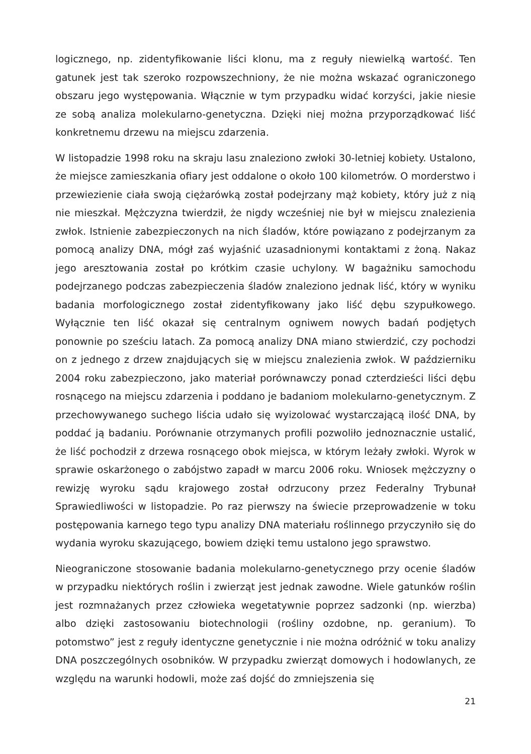logicznego, np. zidentyfikowanie liści klonu, ma z reguły niewielką wartość. Ten gatunek jest tak szeroko rozpowszechniony, że nie można wskazać ograniczonego obszaru jego występowania. Włącznie w tym przypadku widać korzyści, jakie niesie ze sobą analiza molekularno-genetyczna. Dzięki niej można przyporządkować liść konkretnemu drzewu na miejscu zdarzenia.
W listopadzie 1998 roku na skraju lasu znaleziono zwłoki 30-letniej kobiety. Ustalono, że miejsce zamieszkania ofiary jest oddalone o około 100 kilometrów. O morderstwo i przewiezienie ciała swoją ciężarówką został podejrzany mąż kobiety, który już z nią nie mieszkał. Mężczyzna twierdził, że nigdy wcześniej nie był w miejscu znalezienia zwłok. Istnienie zabezpieczonych na nich śladów, które powiązano z podejrzanym za pomocą analizy DNA, mógł zaś wyjaśnić uzasadnionymi kontaktami z żoną. Nakaz jego aresztowania został po krótkim czasie uchylony. W bagażniku samochodu podejrzanego podczas zabezpieczenia śladów znaleziono jednak liść, który w wyniku badania morfologicznego został zidentyfikowany jako liść dębu szypułkowego. Wyłącznie ten liść okazał się centralnym ogniwem nowych badań podjętych ponownie po sześciu latach. Za pomocą analizy DNA miano stwierdzić, czy pochodzi on z jednego z drzew znajdujących się w miejscu znalezienia zwłok. W październiku 2004 roku zabezpieczono, jako materiał porównawczy ponad czterdzieści liści dębu rosnącego na miejscu zdarzenia i poddano je badaniom molekularno-genetycznym. Z przechowywanego suchego liścia udało się wyizolować wystarczającą ilość DNA, by poddać ją badaniu. Porównanie otrzymanych profili pozwoliło jednoznacznie ustalić, że liść pochodził z drzewa rosnącego obok miejsca, w którym leżały zwłoki. Wyrok w sprawie oskarżonego o zabójstwo zapadł w marcu 2006 roku. Wniosek mężczyzny o rewizję wyroku sądu krajowego został odrzucony przez Federalny Trybunał Sprawiedliwości w listopadzie. Po raz pierwszy na świecie przeprowadzenie w toku postępowania karnego tego typu analizy DNA materiału roślinnego przyczyniło się do wydania wyroku skazującego, bowiem dzięki temu ustalono jego sprawstwo.
Nieograniczone stosowanie badania molekularno-genetycznego przy ocenie śladów w przypadku niektórych roślin i zwierząt jest jednak zawodne. Wiele gatunków roślin jest rozmnażanych przez człowieka wegetatywnie poprzez sadzonki (np. wierzba) albo dzięki zastosowaniu biotechnologii (rośliny ozdobne, np. geranium). To potomstwo” jest z reguły identyczne genetycznie i nie można odróżnić w toku analizy DNA poszczególnych osobników. W przypadku zwierząt domowych i hodowlanych, ze względu na warunki hodowli, może zaś dojść do zmniejszenia się
21